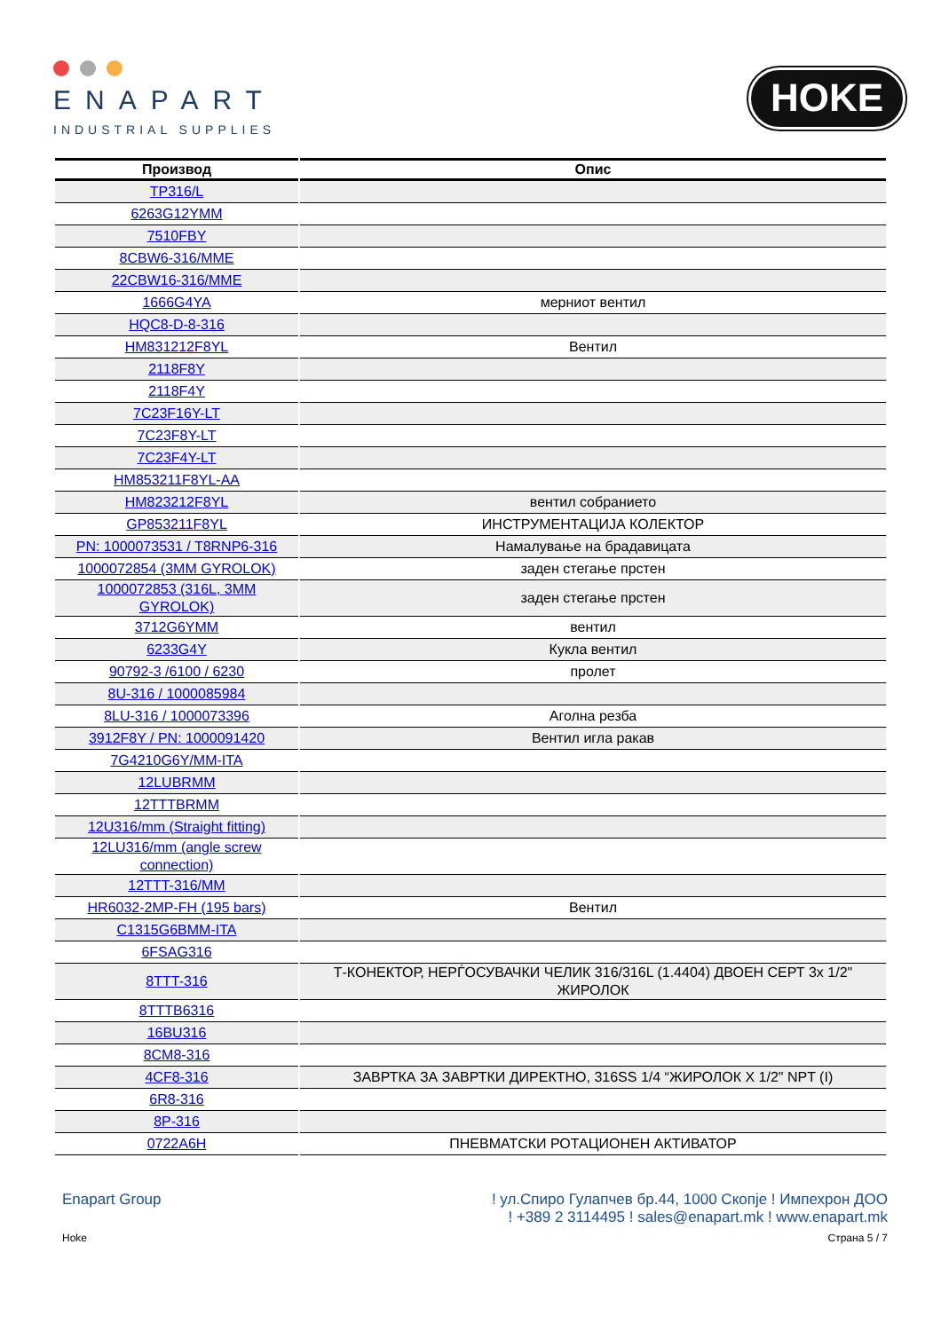ENAPART
INDUSTRIAL SUPPLIES
HOKE
| Производ | Опис |
| --- | --- |
| TP316/L | |
| 6263G12YMM | |
| 7510FBY | |
| 8CBW6-316/MME | |
| 22CBW16-316/MME | |
| 1666G4YA | мерниот вентил |
| HQC8-D-8-316 | |
| HM831212F8YL | Вентил |
| 2118F8Y | |
| 2118F4Y | |
| 7C23F16Y-LT | |
| 7C23F8Y-LT | |
| 7C23F4Y-LT | |
| HM853211F8YL-AA | |
| HM823212F8YL | вентил собранието |
| GP853211F8YL | ИНСТРУМЕНТАЦИЈА КОЛЕКТОР |
| PN: 1000073531 / T8RNP6-316 | Намалување на брадавицата |
| 1000072854 (3MM GYROLOK) | заден стегање прстен |
| 1000072853 (316L, 3MM GYROLOK) | заден стегање прстен |
| 3712G6YMM | вентил |
| 6233G4Y | Кукла вентил |
| 90792-3 /6100 / 6230 | пролет |
| 8U-316 / 1000085984 | |
| 8LU-316 / 1000073396 | Аголна резба |
| 3912F8Y / PN: 1000091420 | Вентил игла ракав |
| 7G4210G6Y/MM-ITA | |
| 12LUBRMM | |
| 12TTTBRMM | |
| 12U316/mm (Straight fitting) | |
| 12LU316/mm (angle screw connection) | |
| 12TTT-316/MM | |
| HR6032-2MP-FH (195 bars) | Вентил |
| C1315G6BMM-ITA | |
| 6FSAG316 | |
| 8TTT-316 | Т-КОНЕКТОР, НЕРЃОСУВАЧКИ ЧЕЛИК 316/316L (1.4404) ДВОЕН СЕРТ 3x 1/2" ЖИРОЛОК |
| 8TTTB6316 | |
| 16BU316 | |
| 8CM8-316 | |
| 4CF8-316 | ЗАВРТКА ЗА ЗАВРТКИ ДИРЕКТНО, 316SS 1/4 “ЖИРОЛОК X 1/2" NPT (I) |
| 6R8-316 | |
| 8P-316 | |
| 0722A6H | ПНЕВМАТСКИ РОТАЦИОНЕН АКТИВАТОР |
Enapart Group ! ул.Спиро Гулапчев бр.44, 1000 Скопје ! Импехрон ДОО
! +389 2 3114495 ! sales@enapart.mk ! www.enapart.mk
Hoke Страна 5 / 7